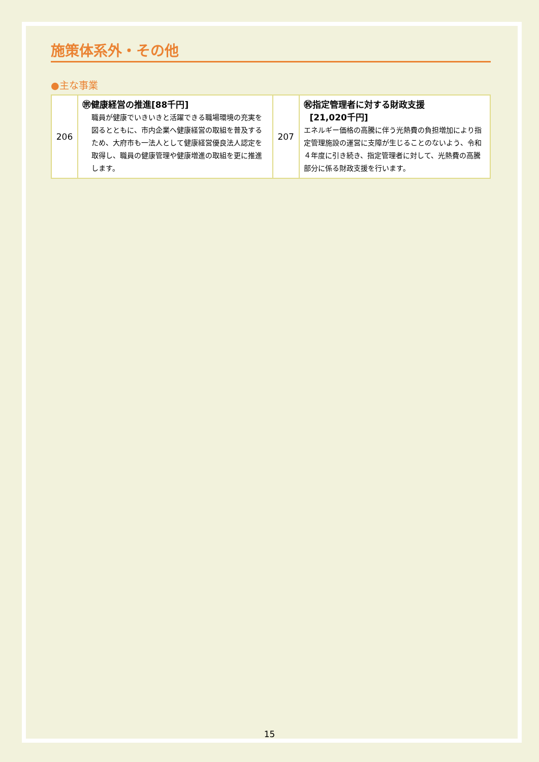施策体系外・その他
●主な事業
| 206 | ㊪健康経営の推進[88千円] 職員が健康でいきいきと活躍できる職場環境の充実を図るとともに、市内企業へ健康経営の取組を普及するため、大府市も一法人として健康経営優良法人認定を取得し、職員の健康管理や健康増進の取組を更に推進します。 | 207 | ㊗指定管理者に対する財政支援 [21,020千円] エネルギー価格の高騰に伴う光熱費の負担増加により指定管理施設の運営に支障が生じることのないよう、令和４年度に引き続き、指定管理者に対して、光熱費の高騰部分に係る財政支援を行います。 |
15